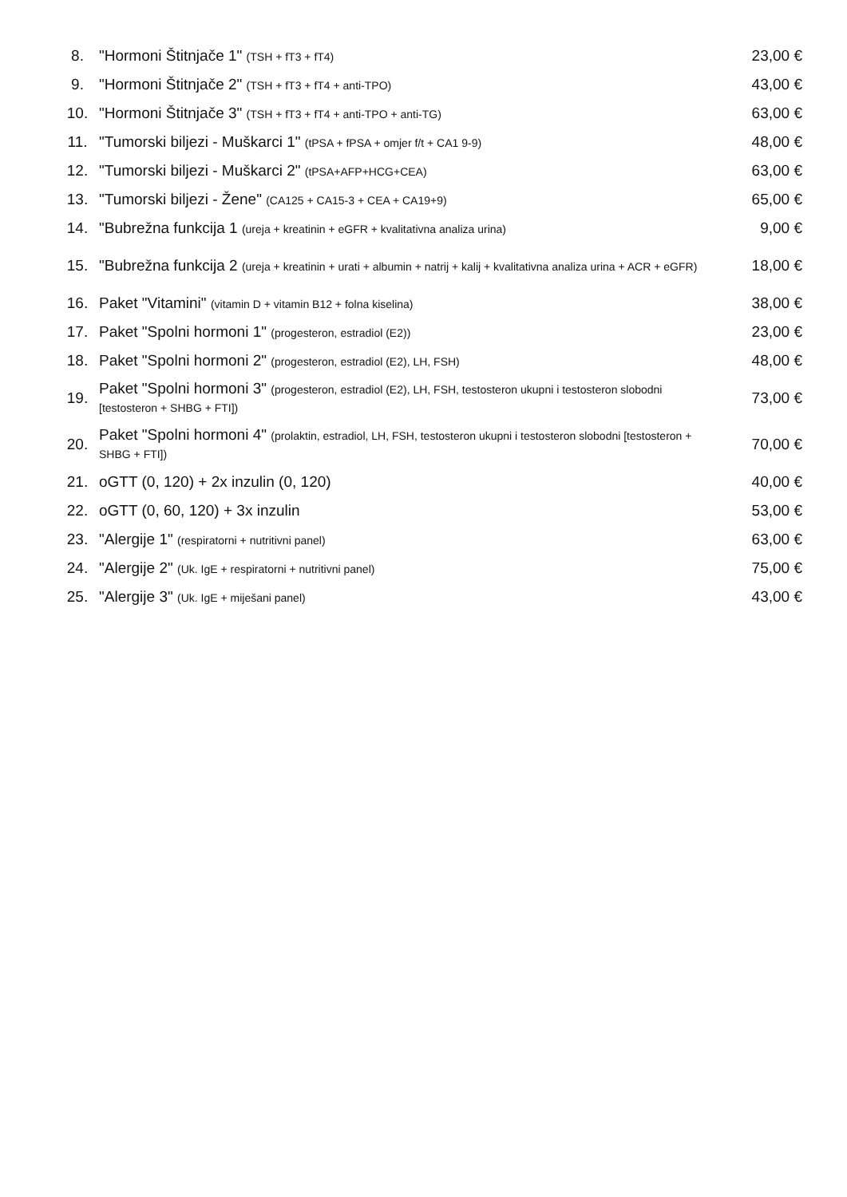| 8. | "Hormoni Štitnjače 1" (TSH + fT3 + fT4) | 23,00 € |
| 9. | "Hormoni Štitnjače 2" (TSH + fT3 + fT4 + anti-TPO) | 43,00 € |
| 10. | "Hormoni Štitnjače 3" (TSH + fT3 + fT4 + anti-TPO + anti-TG) | 63,00 € |
| 11. | "Tumorski biljezi - Muškarci 1" (tPSA + fPSA + omjer f/t + CA1 9-9) | 48,00 € |
| 12. | "Tumorski biljezi - Muškarci 2" (tPSA+AFP+HCG+CEA) | 63,00 € |
| 13. | "Tumorski biljezi - Žene" (CA125 + CA15-3 + CEA + CA19+9) | 65,00 € |
| 14. | "Bubrežna funkcija 1 (ureja + kreatinin + eGFR + kvalitativna analiza urina) | 9,00 € |
| 15. | "Bubrežna funkcija 2 (ureja + kreatinin + urati + albumin + natrij + kalij + kvalitativna analiza urina + ACR + eGFR) | 18,00 € |
| 16. | Paket "Vitamini" (vitamin D + vitamin B12 + folna kiselina) | 38,00 € |
| 17. | Paket "Spolni hormoni 1" (progesteron, estradiol (E2)) | 23,00 € |
| 18. | Paket "Spolni hormoni 2" (progesteron, estradiol (E2), LH, FSH) | 48,00 € |
| 19. | Paket "Spolni hormoni 3" (progesteron, estradiol (E2), LH, FSH, testosteron ukupni i testosteron slobodni [testosteron + SHBG + FTI]) | 73,00 € |
| 20. | Paket "Spolni hormoni 4" (prolaktin, estradiol, LH, FSH, testosteron ukupni i testosteron slobodni [testosteron + SHBG + FTI]) | 70,00 € |
| 21. | oGTT (0, 120) + 2x inzulin (0, 120) | 40,00 € |
| 22. | oGTT (0, 60, 120) + 3x inzulin | 53,00 € |
| 23. | "Alergije 1" (respiratorni + nutritivni panel) | 63,00 € |
| 24. | "Alergije 2" (Uk. IgE + respiratorni + nutritivni panel) | 75,00 € |
| 25. | "Alergije 3" (Uk. IgE + miješani panel) | 43,00 € |